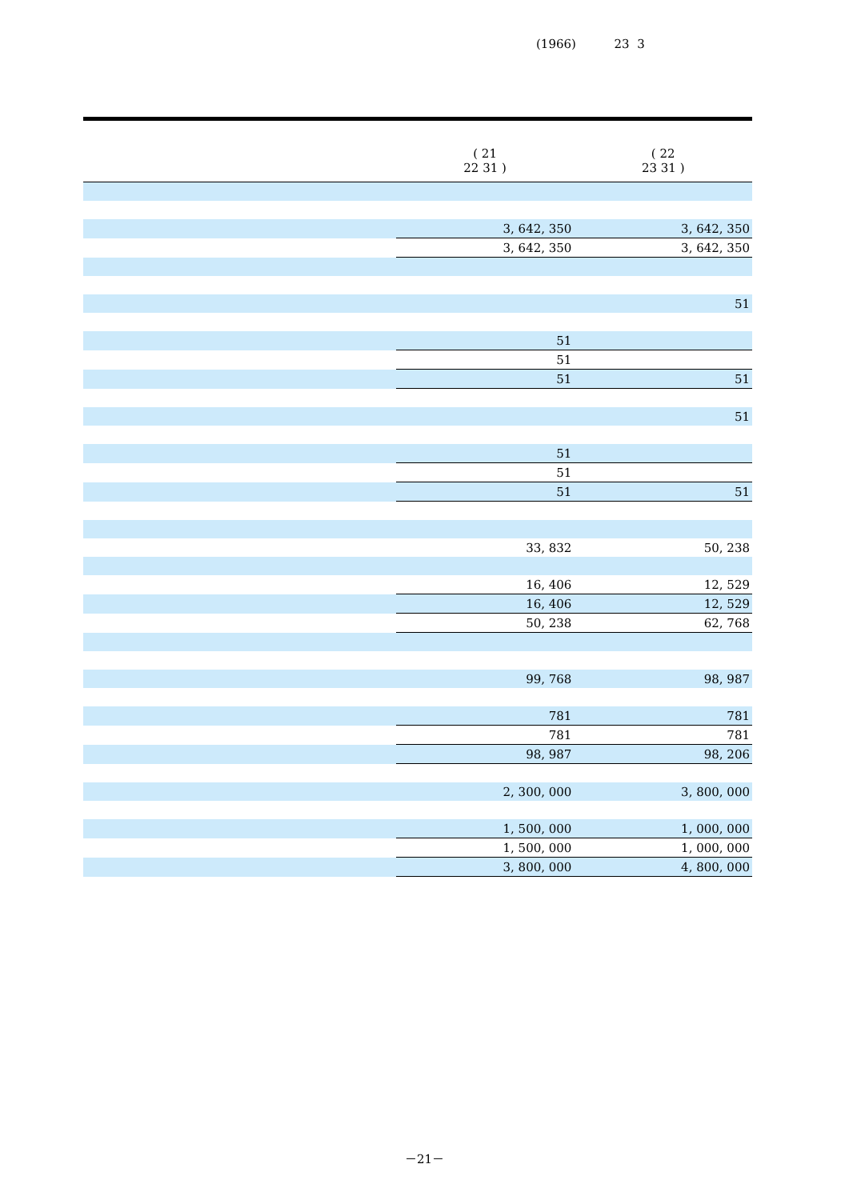(1966) 23 3
| | ( 21 22 31 ) | ( 22 23 31 ) |
| --- | --- | --- |
| | 3, 642, 350 | 3, 642, 350 |
| | 3, 642, 350 | 3, 642, 350 |
| | | 51 |
| | 51 | |
| | 51 | |
| | 51 | 51 |
| | | 51 |
| | 51 | |
| | 51 | |
| | 51 | 51 |
| | 33, 832 | 50, 238 |
| | 16, 406 | 12, 529 |
| | 16, 406 | 12, 529 |
| | 50, 238 | 62, 768 |
| | 99, 768 | 98, 987 |
| | 781 | 781 |
| | 781 | 781 |
| | 98, 987 | 98, 206 |
| | 2, 300, 000 | 3, 800, 000 |
| | 1, 500, 000 | 1, 000, 000 |
| | 1, 500, 000 | 1, 000, 000 |
| | 3, 800, 000 | 4, 800, 000 |
－21－